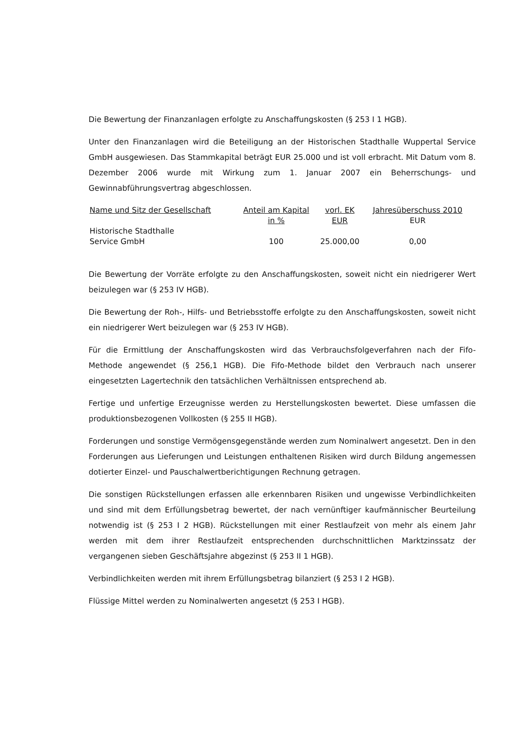Die Bewertung der Finanzanlagen erfolgte zu Anschaffungskosten (§ 253 I 1 HGB).
Unter den Finanzanlagen wird die Beteiligung an der Historischen Stadthalle Wuppertal Service GmbH ausgewiesen. Das Stammkapital beträgt EUR 25.000 und ist voll erbracht. Mit Datum vom 8. Dezember 2006 wurde mit Wirkung zum 1. Januar 2007 ein Beherrschungs- und Gewinnabführungsvertrag abgeschlossen.
| Name und Sitz der Gesellschaft | Anteil am Kapital in % | vorl. EK EUR | Jahresüberschuss 2010 EUR |
| --- | --- | --- | --- |
| Historische Stadthalle Service GmbH | 100 | 25.000,00 | 0,00 |
Die Bewertung der Vorräte erfolgte zu den Anschaffungskosten, soweit nicht ein niedri­gerer Wert beizulegen war (§ 253 IV HGB).
Die Bewertung der Roh-, Hilfs- und Betriebsstoffe erfolgte zu den Anschaffungskosten, soweit nicht ein niedrigerer Wert beizulegen war (§ 253 IV HGB).
Für die Ermittlung der Anschaffungskosten wird das Verbrauchsfolgeverfahren nach der Fifo-Methode angewendet (§ 256,1 HGB). Die Fifo-Methode bildet den Verbrauch nach unserer eingesetzten Lagertechnik den tatsächlichen Verhältnissen entsprechend ab.
Fertige und unfertige Erzeugnisse werden zu Herstellungskosten bewertet. Diese umfas­sen die produktionsbezogenen Vollkosten (§ 255 II HGB).
Forderungen und sonstige Vermögensgegenstände werden zum Nominalwert angesetzt. Den in den Forderungen aus Lieferungen und Leistungen enthaltenen Risiken wird durch Bildung angemessen dotierter Einzel- und Pauschalwertberichtigungen Rechnung getra­gen.
Die sonstigen Rückstellungen erfassen alle erkennbaren Risiken und ungewisse Verbind­lichkeiten und sind mit dem Erfüllungsbetrag bewertet, der nach vernünftiger kaufmän­nischer Beurteilung notwendig ist (§ 253 I 2 HGB). Rückstellungen mit einer Restlaufzeit von mehr als einem Jahr werden mit dem ihrer Restlaufzeit entsprechenden durch­schnittlichen Marktzinssatz der vergangenen sieben Geschäftsjahre abgezinst (§ 253 II 1 HGB).
Verbindlichkeiten werden mit ihrem Erfüllungsbetrag bilanziert (§ 253 I 2 HGB).
Flüssige Mittel werden zu Nominalwerten angesetzt (§ 253 I HGB).